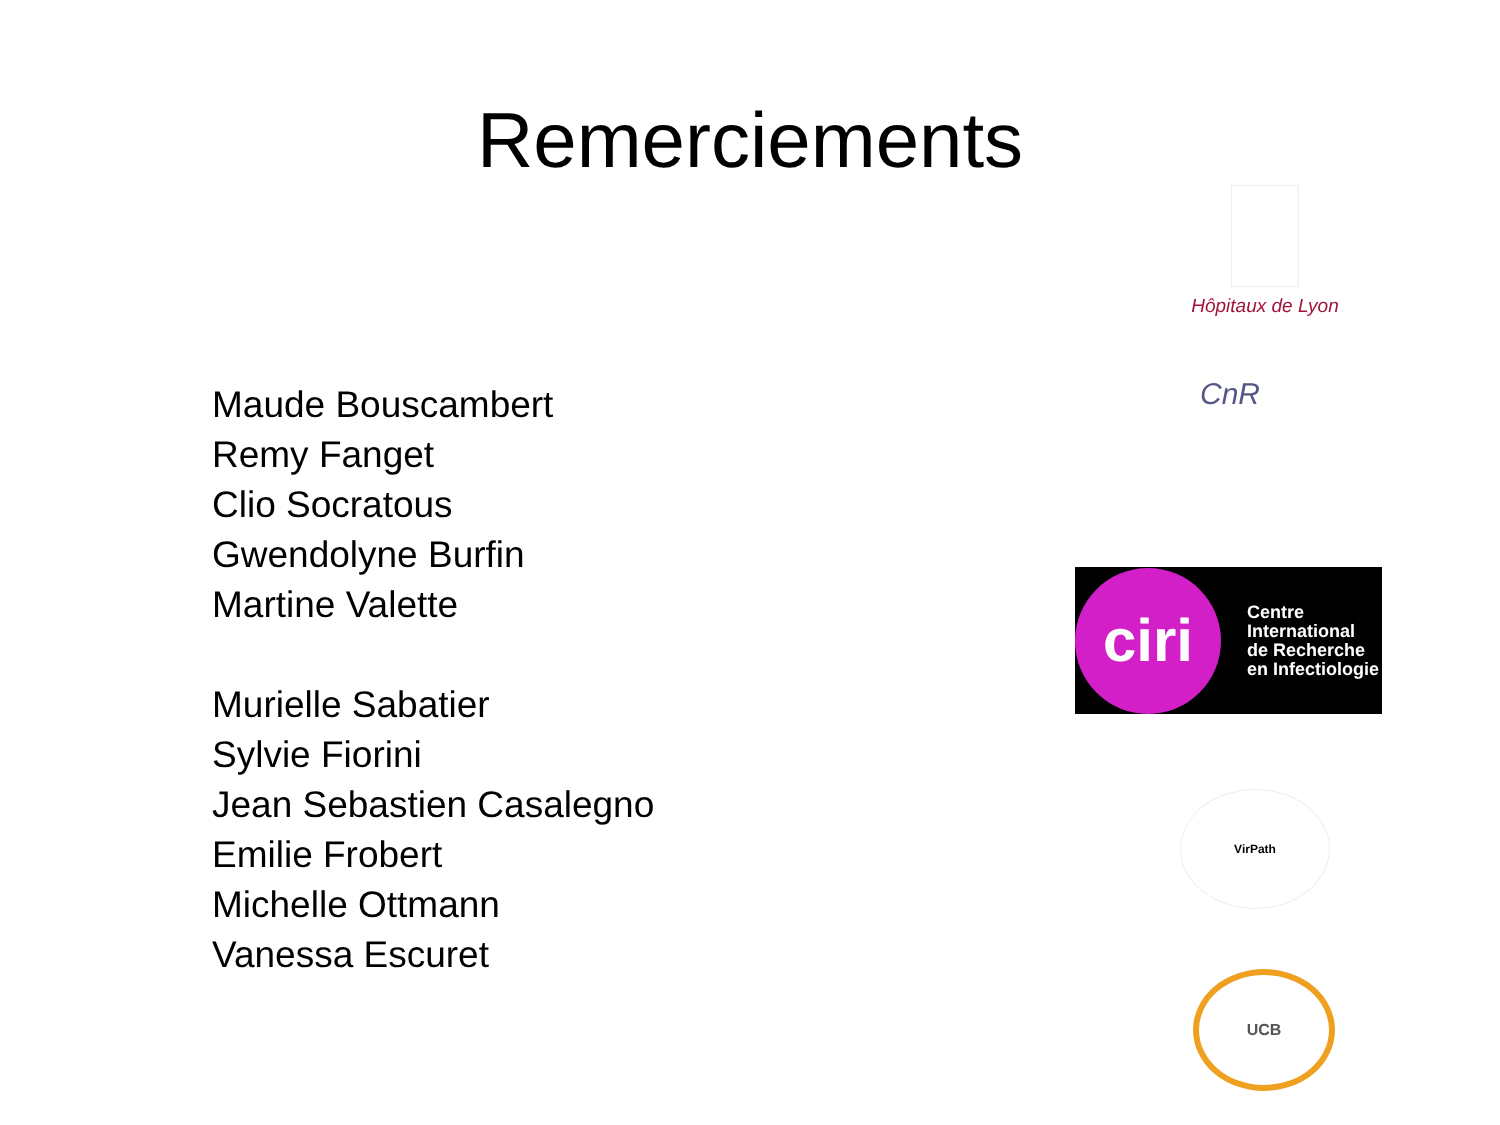Remerciements
Maude Bouscambert
Remy Fanget
Clio Socratous
Gwendolyne Burfin
Martine Valette
Murielle Sabatier
Sylvie Fiorini
Jean Sebastien Casalegno
Emilie Frobert
Michelle Ottmann
Vanessa Escuret
Hôpitaux de Lyon
CnR
ciri
Centre
International
de Recherche
en Infectiologie
VirPath
UCB